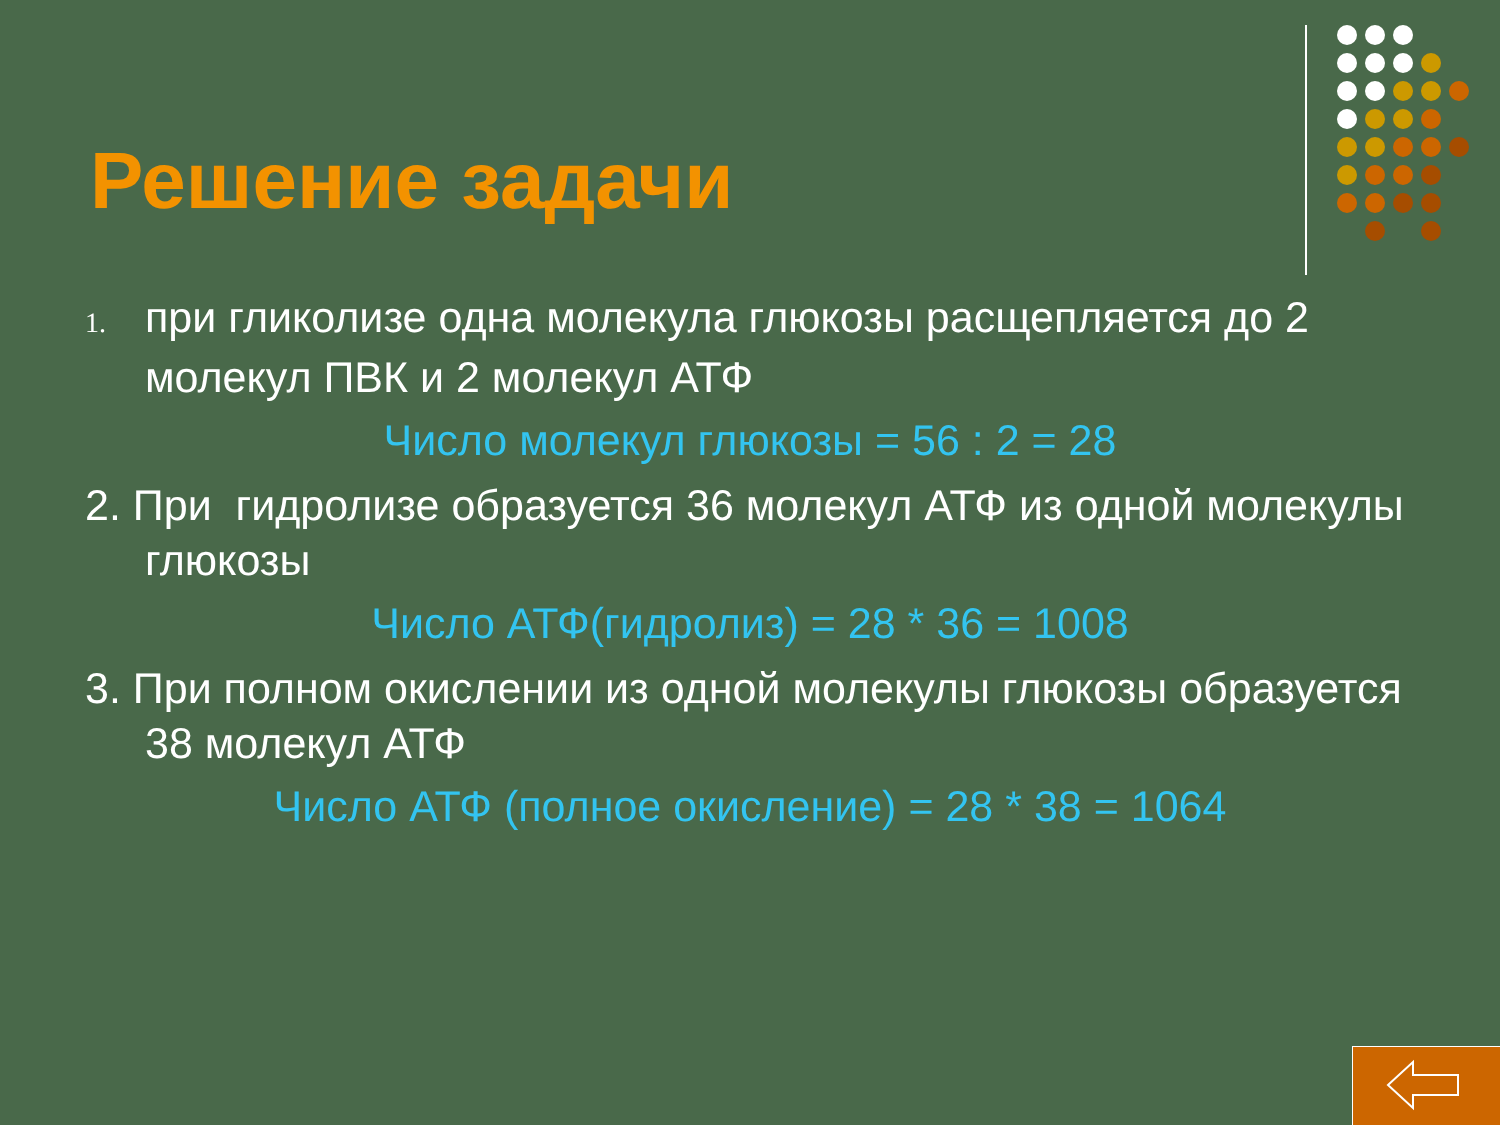Решение задачи
1. при гликолизе одна молекула глюкозы расщепляется до 2 молекул ПВК и 2 молекул АТФ
Число молекул глюкозы = 56 : 2 = 28
2. При гидролизе образуется 36 молекул АТФ из одной молекулы глюкозы
Число АТФ(гидролиз) = 28 * 36 = 1008
3. При полном окислении из одной молекулы глюкозы образуется 38 молекул АТФ
Число АТФ (полное окисление) = 28 * 38 = 1064